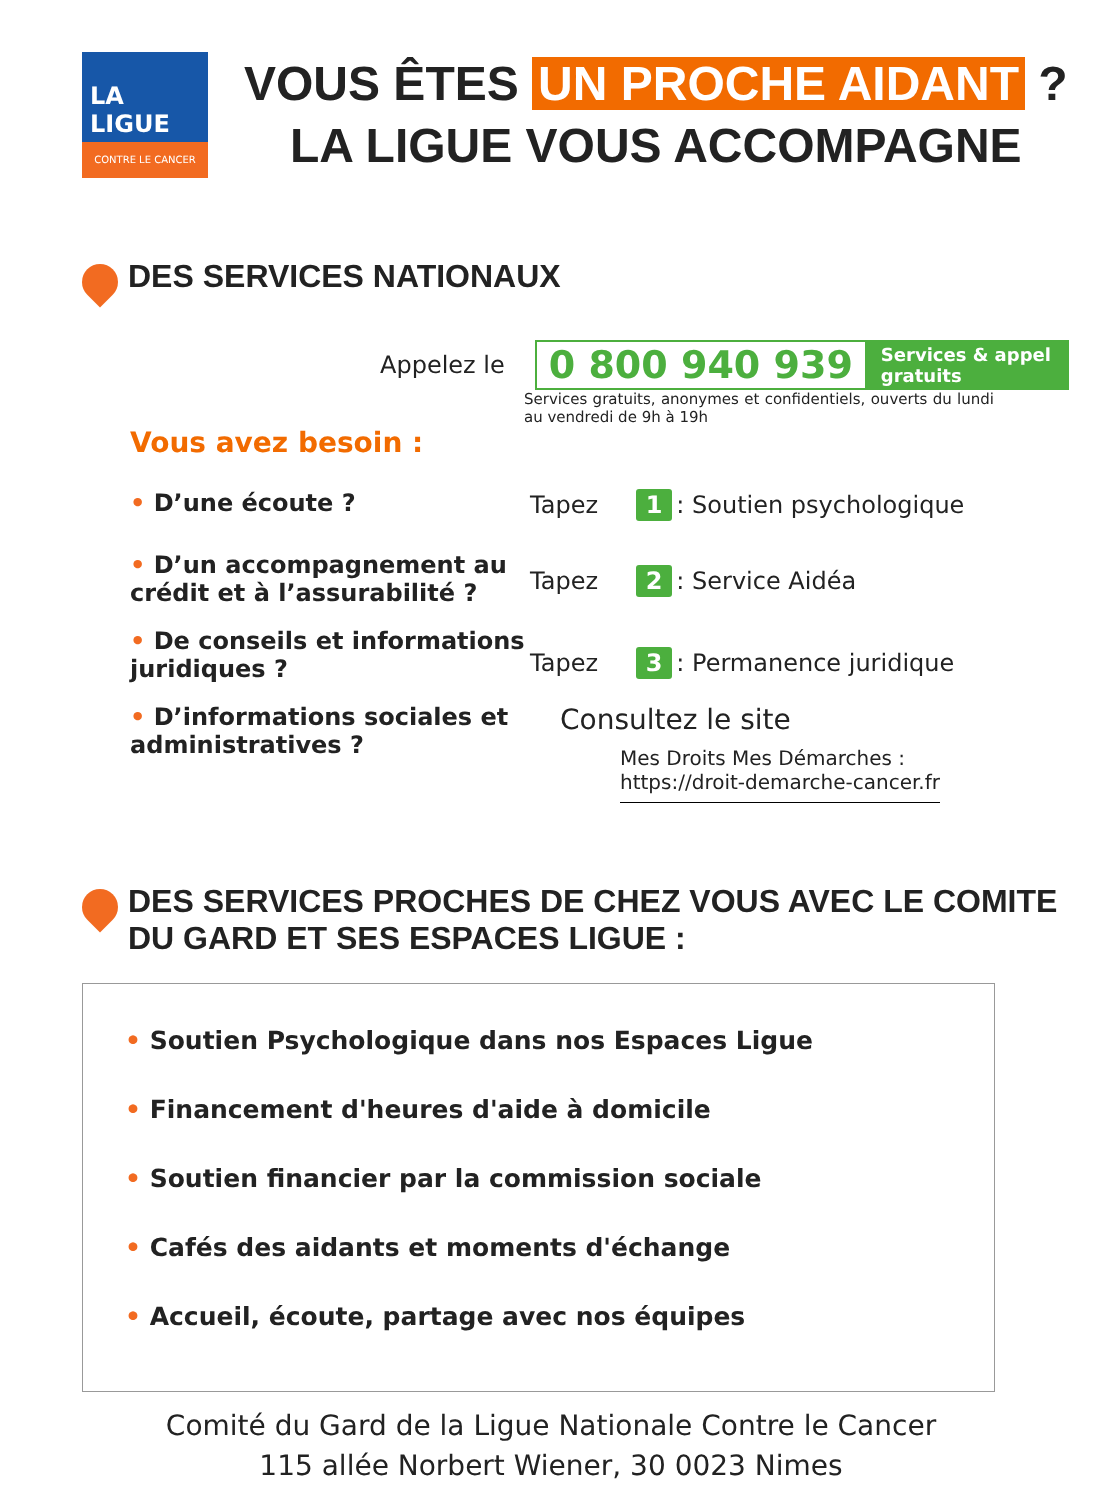LA LIGUE
CONTRE LE CANCER
VOUS ÊTES UN PROCHE AIDANT ?
LA LIGUE VOUS ACCOMPAGNE
DES SERVICES NATIONAUX
Appelez le 0 800 940 939 Services & appel
gratuits
Services gratuits, anonymes et confidentiels, ouverts du lundi au vendredi de 9h à 19h
Vous avez besoin :
• D’une écoute ? Tapez 1: Soutien psychologique
• D’un accompagnement au crédit et à l’assurabilité ?
Tapez 2: Service Aidéa
• De conseils et informations juridiques ?
Tapez 3: Permanence juridique
• D’informations sociales et administratives ?
Consultez le site
Mes Droits Mes Démarches :
https://droit-demarche-cancer.fr
DES SERVICES PROCHES DE CHEZ VOUS AVEC LE COMITE DU GARD ET SES ESPACES LIGUE :
• Soutien Psychologique dans nos Espaces Ligue
• Financement d'heures d'aide à domicile
• Soutien financier par la commission sociale
• Cafés des aidants et moments d'échange
• Accueil, écoute, partage avec nos équipes
Comité du Gard de la Ligue Nationale Contre le Cancer
115 allée Norbert Wiener, 30 0023 Nimes